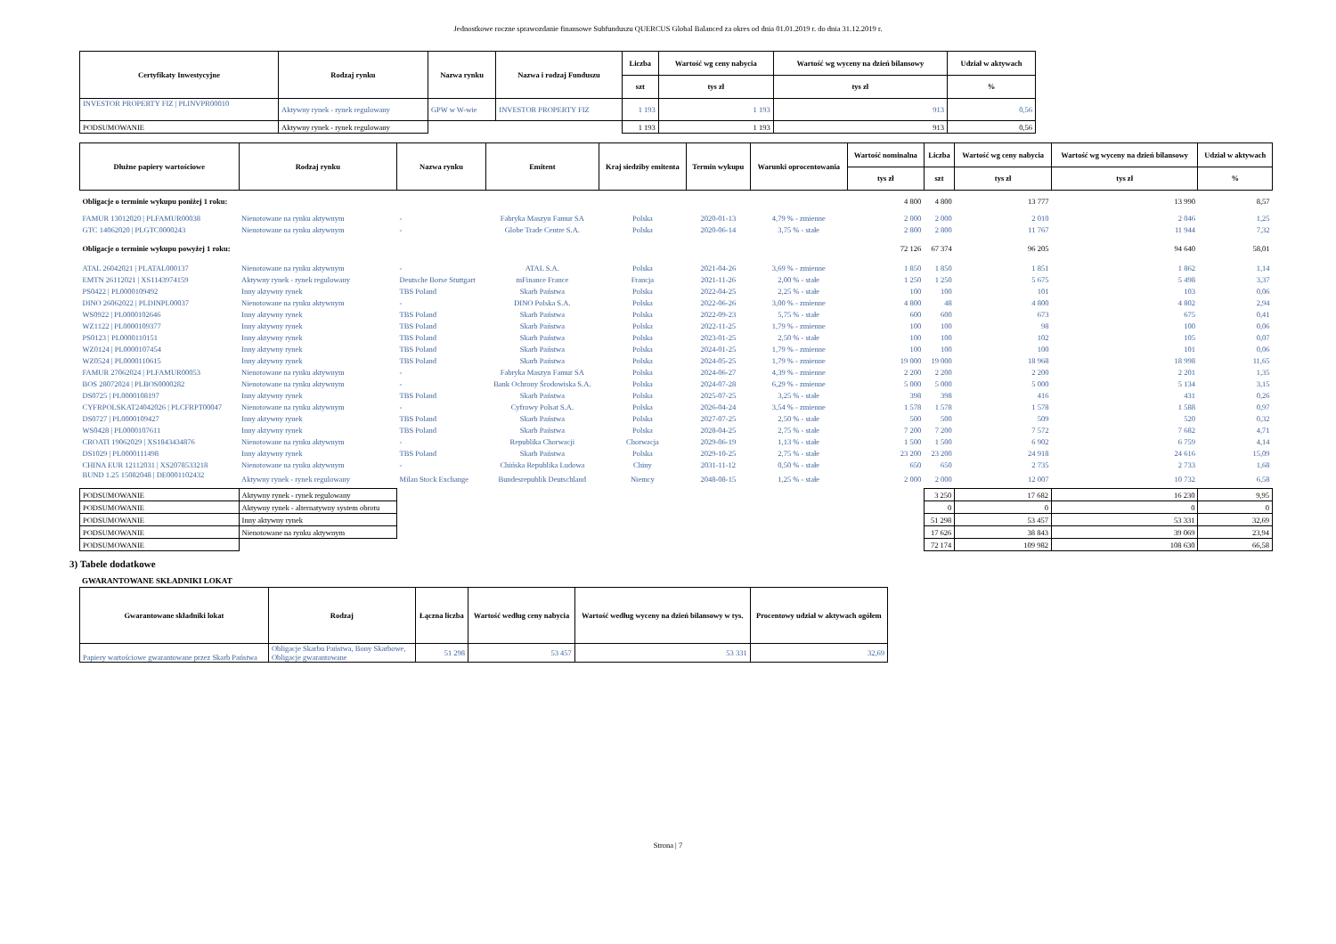Jednostkowe roczne sprawozdanie finansowe Subfunduszu QUERCUS Global Balanced za okres od dnia 01.01.2019 r. do dnia 31.12.2019 r.
| Certyfikaty Inwestycyjne | Rodzaj rynku | Nazwa rynku | Nazwa i rodzaj Funduszu | Liczba | Wartość wg ceny nabycia | Wartość wg wyceny na dzień bilansowy | Udział w aktywach |
| --- | --- | --- | --- | --- | --- | --- | --- |
| | | | | szt | tys zł | tys zł | % |
| INVESTOR PROPERTY FIZ / PLINVPR00010 | Aktywny rynek - rynek regulowany | GPW w W-wie | INVESTOR PROPERTY FIZ | 1 193 | 1 193 | 913 | 0,56 |
| PODSUMOWANIE | Aktywny rynek - rynek regulowany | | | 1 193 | 1 193 | 913 | 0,56 |
| Dłużne papiery wartościowe | Rodzaj rynku | Nazwa rynku | Emitent | Kraj siedziby emitenta | Termin wykupu | Warunki oprocentowania | Wartość nominalna | Liczba | Wartość wg ceny nabycia | Wartość wg wyceny na dzień bilansowy | Udział w aktywach |
| --- | --- | --- | --- | --- | --- | --- | --- | --- | --- | --- | --- |
| | | | | | | | tys zł | szt | tys zł | tys zł | % |
| Obligacje o terminie wykupu poniżej 1 roku: | | | | | | | 4 800 | 4 800 | 13 777 | 13 990 | 8,57 |
| FAMUR 13012020 / PLFAMUR00038 | Nienotowane na rynku aktywnym | - | Fabryka Maszyn Famur SA | Polska | 2020-01-13 | 4,79 % - zmienne | 2 000 | 2 000 | 2 010 | 2 046 | 1,25 |
| GTC 14062020 / PLGTC0000243 | Nienotowane na rynku aktywnym | - | Globe Trade Centre S.A. | Polska | 2020-06-14 | 3,75 % - stałe | 2 800 | 2 800 | 11 767 | 11 944 | 7,32 |
| Obligacje o terminie wykupu powyżej 1 roku: | | | | | | | 72 126 | 67 374 | 96 205 | 94 640 | 58,01 |
| ATAL 26042021 / PLATAL000137 | Nienotowane na rynku aktywnym | - | ATAL S.A. | Polska | 2021-04-26 | 3,69 % - zmienne | 1 850 | 1 850 | 1 851 | 1 862 | 1,14 |
| EMTN 26112021 / XS1143974159 | Aktywny rynek - rynek regulowany | Deutsche Borse Stuttgart | mFinance France | Francja | 2021-11-26 | 2,00 % - stałe | 1 250 | 1 250 | 5 675 | 5 498 | 3,37 |
| PS0422 / PL0000109492 | Inny aktywny rynek | TBS Poland | Skarb Państwa | Polska | 2022-04-25 | 2,25 % - stałe | 100 | 100 | 101 | 103 | 0,06 |
| DINO 26062022 / PLDINPL00037 | Nienotowane na rynku aktywnym | - | DINO Polska S.A. | Polska | 2022-06-26 | 3,00 % - zmienne | 4 800 | 48 | 4 800 | 4 802 | 2,94 |
| WS0922 / PL0000102646 | Inny aktywny rynek | TBS Poland | Skarb Państwa | Polska | 2022-09-23 | 5,75 % - stałe | 600 | 600 | 673 | 675 | 0,41 |
| WZ1122 / PL0000109377 | Inny aktywny rynek | TBS Poland | Skarb Państwa | Polska | 2022-11-25 | 1,79 % - zmienne | 100 | 100 | 98 | 100 | 0,06 |
| PS0123 / PL0000110151 | Inny aktywny rynek | TBS Poland | Skarb Państwa | Polska | 2023-01-25 | 2,50 % - stałe | 100 | 100 | 102 | 105 | 0,07 |
| WZ0124 / PL0000107454 | Inny aktywny rynek | TBS Poland | Skarb Państwa | Polska | 2024-01-25 | 1,79 % - zmienne | 100 | 100 | 100 | 101 | 0,06 |
| WZ0524 / PL0000110615 | Inny aktywny rynek | TBS Poland | Skarb Państwa | Polska | 2024-05-25 | 1,79 % - zmienne | 19 000 | 19 000 | 18 968 | 18 998 | 11,65 |
| FAMUR 27062024 / PLFAMUR00053 | Nienotowane na rynku aktywnym | - | Fabryka Maszyn Famur SA | Polska | 2024-06-27 | 4,39 % - zmienne | 2 200 | 2 200 | 2 200 | 2 201 | 1,35 |
| BOS 28072024 / PLBOS0000282 | Nienotowane na rynku aktywnym | - | Bank Ochrony Środowiska S.A. | Polska | 2024-07-28 | 6,29 % - zmienne | 5 000 | 5 000 | 5 000 | 5 134 | 3,15 |
| DS0725 / PL0000108197 | Inny aktywny rynek | TBS Poland | Skarb Państwa | Polska | 2025-07-25 | 3,25 % - stałe | 398 | 398 | 416 | 431 | 0,26 |
| CYFRPOLSKAT24042026 / PLCFRPT00047 | Nienotowane na rynku aktywnym | - | Cyfrowy Polsat S.A. | Polska | 2026-04-24 | 3,54 % - zmienne | 1 578 | 1 578 | 1 578 | 1 588 | 0,97 |
| DS0727 / PL0000109427 | Inny aktywny rynek | TBS Poland | Skarb Państwa | Polska | 2027-07-25 | 2,50 % - stałe | 500 | 500 | 509 | 520 | 0,32 |
| WS0428 / PL0000107611 | Inny aktywny rynek | TBS Poland | Skarb Państwa | Polska | 2028-04-25 | 2,75 % - stałe | 7 200 | 7 200 | 7 572 | 7 682 | 4,71 |
| CROATI 19062029 / XS1843434876 | Nienotowane na rynku aktywnym | - | Republika Chorwacji | Chorwacja | 2029-06-19 | 1,13 % - stałe | 1 500 | 1 500 | 6 902 | 6 759 | 4,14 |
| DS1029 / PL0000111498 | Inny aktywny rynek | TBS Poland | Skarb Państwa | Polska | 2029-10-25 | 2,75 % - stałe | 23 200 | 23 200 | 24 918 | 24 616 | 15,09 |
| CHINA EUR 12112031 / XS2078533218 | Nienotowane na rynku aktywnym | - | Chińska Republika Ludowa | Chiny | 2031-11-12 | 0,50 % - stałe | 650 | 650 | 2 735 | 2 733 | 1,68 |
| BUND 1.25 15082048 / DE0001102432 | Aktywny rynek - rynek regulowany | Milan Stock Exchange | Bundesrepublik Deutschland | Niemcy | 2048-08-15 | 1,25 % - stałe | 2 000 | 2 000 | 12 007 | 10 732 | 6,58 |
| PODSUMOWANIE | Aktywny rynek - rynek regulowany | | | | | | | 3 250 | 17 682 | 16 230 | 9,95 |
| PODSUMOWANIE | Aktywny rynek - alternatywny system obrotu | | | | | | | 0 | 0 | 0 | 0 |
| PODSUMOWANIE | Inny aktywny rynek | | | | | | | 51 298 | 53 457 | 53 331 | 32,69 |
| PODSUMOWANIE | Nienotowane na rynku aktywnym | | | | | | | 17 626 | 38 843 | 39 069 | 23,94 |
| PODSUMOWANIE | | | | | | | | 72 174 | 109 982 | 108 630 | 66,58 |
3) Tabele dodatkowe
GWARANTOWANE SKŁADNIKI LOKAT
| Gwarantowane składniki lokat | Rodzaj | Łączna liczba | Wartość według ceny nabycia | Wartość według wyceny na dzień bilansowy w tys. | Procentowy udział w aktywach ogółem |
| --- | --- | --- | --- | --- | --- |
| Papiery wartościowe gwarantowane przez Skarb Państwa | Obligacje Skarbu Państwa, Bony Skarbowe, Obligacje gwarantowane | 51 298 | 53 457 | 53 331 | 32,69 |
Strona | 7